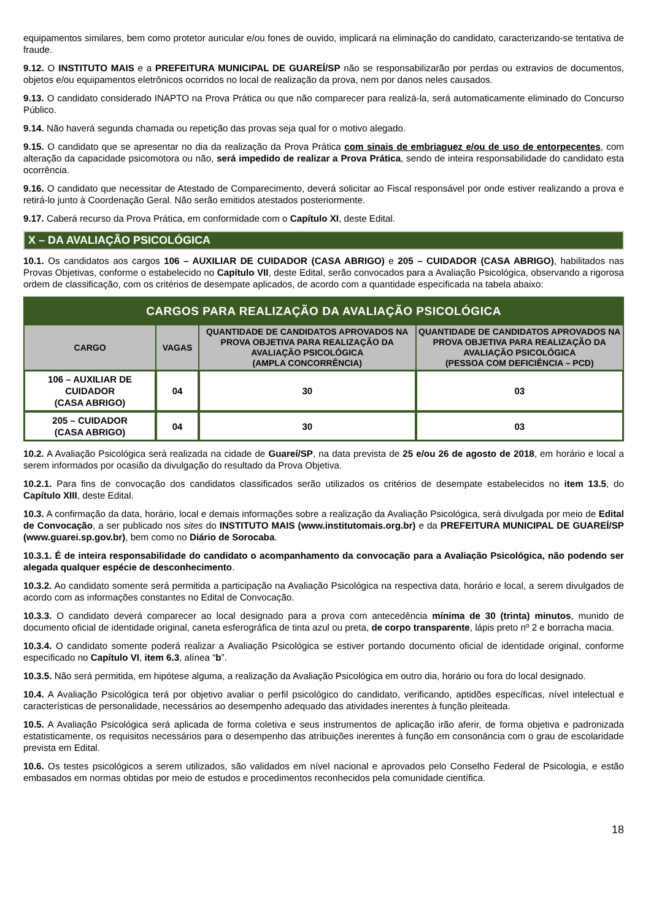equipamentos similares, bem como protetor auricular e/ou fones de ouvido, implicará na eliminação do candidato, caracterizando-se tentativa de fraude.
9.12. O INSTITUTO MAIS e a PREFEITURA MUNICIPAL DE GUAREÍ/SP não se responsabilizarão por perdas ou extravios de documentos, objetos e/ou equipamentos eletrônicos ocorridos no local de realização da prova, nem por danos neles causados.
9.13. O candidato considerado INAPTO na Prova Prática ou que não comparecer para realizá-la, será automaticamente eliminado do Concurso Público.
9.14. Não haverá segunda chamada ou repetição das provas seja qual for o motivo alegado.
9.15. O candidato que se apresentar no dia da realização da Prova Prática com sinais de embriaguez e/ou de uso de entorpecentes, com alteração da capacidade psicomotora ou não, será impedido de realizar a Prova Prática, sendo de inteira responsabilidade do candidato esta ocorrência.
9.16. O candidato que necessitar de Atestado de Comparecimento, deverá solicitar ao Fiscal responsável por onde estiver realizando a prova e retirá-lo junto à Coordenação Geral. Não serão emitidos atestados posteriormente.
9.17. Caberá recurso da Prova Prática, em conformidade com o Capítulo XI, deste Edital.
X – DA AVALIAÇÃO PSICOLÓGICA
10.1. Os candidatos aos cargos 106 – AUXILIAR DE CUIDADOR (CASA ABRIGO) e 205 – CUIDADOR (CASA ABRIGO), habilitados nas Provas Objetivas, conforme o estabelecido no Capítulo VII, deste Edital, serão convocados para a Avaliação Psicológica, observando a rigorosa ordem de classificação, com os critérios de desempate aplicados, de acordo com a quantidade especificada na tabela abaixo:
| CARGOS PARA REALIZAÇÃO DA AVALIAÇÃO PSICOLÓGICA | | | |
| --- | --- | --- | --- |
| CARGO | VAGAS | QUANTIDADE DE CANDIDATOS APROVADOS NA PROVA OBJETIVA PARA REALIZAÇÃO DA AVALIAÇÃO PSICOLÓGICA (AMPLA CONCORRÊNCIA) | QUANTIDADE DE CANDIDATOS APROVADOS NA PROVA OBJETIVA PARA REALIZAÇÃO DA AVALIAÇÃO PSICOLÓGICA (PESSOA COM DEFICIÊNCIA – PCD) |
| 106 – AUXILIAR DE CUIDADOR (CASA ABRIGO) | 04 | 30 | 03 |
| 205 – CUIDADOR (CASA ABRIGO) | 04 | 30 | 03 |
10.2. A Avaliação Psicológica será realizada na cidade de Guareí/SP, na data prevista de 25 e/ou 26 de agosto de 2018, em horário e local a serem informados por ocasião da divulgação do resultado da Prova Objetiva.
10.2.1. Para fins de convocação dos candidatos classificados serão utilizados os critérios de desempate estabelecidos no item 13.5, do Capítulo XIII, deste Edital.
10.3. A confirmação da data, horário, local e demais informações sobre a realização da Avaliação Psicológica, será divulgada por meio de Edital de Convocação, a ser publicado nos sites do INSTITUTO MAIS (www.institutomais.org.br) e da PREFEITURA MUNICIPAL DE GUAREÍ/SP (www.guarei.sp.gov.br), bem como no Diário de Sorocaba.
10.3.1. É de inteira responsabilidade do candidato o acompanhamento da convocação para a Avaliação Psicológica, não podendo ser alegada qualquer espécie de desconhecimento.
10.3.2. Ao candidato somente será permitida a participação na Avaliação Psicológica na respectiva data, horário e local, a serem divulgados de acordo com as informações constantes no Edital de Convocação.
10.3.3. O candidato deverá comparecer ao local designado para a prova com antecedência mínima de 30 (trinta) minutos, munido de documento oficial de identidade original, caneta esferográfica de tinta azul ou preta, de corpo transparente, lápis preto nº 2 e borracha macia.
10.3.4. O candidato somente poderá realizar a Avaliação Psicológica se estiver portando documento oficial de identidade original, conforme especificado no Capítulo VI, item 6.3, alínea “b”.
10.3.5. Não será permitida, em hipótese alguma, a realização da Avaliação Psicológica em outro dia, horário ou fora do local designado.
10.4. A Avaliação Psicológica terá por objetivo avaliar o perfil psicológico do candidato, verificando, aptidões específicas, nível intelectual e características de personalidade, necessários ao desempenho adequado das atividades inerentes à função pleiteada.
10.5. A Avaliação Psicológica será aplicada de forma coletiva e seus instrumentos de aplicação irão aferir, de forma objetiva e padronizada estatisticamente, os requisitos necessários para o desempenho das atribuições inerentes à função em consonância com o grau de escolaridade prevista em Edital.
10.6. Os testes psicológicos a serem utilizados, são validados em nível nacional e aprovados pelo Conselho Federal de Psicologia, e estão embasados em normas obtidas por meio de estudos e procedimentos reconhecidos pela comunidade científica.
18